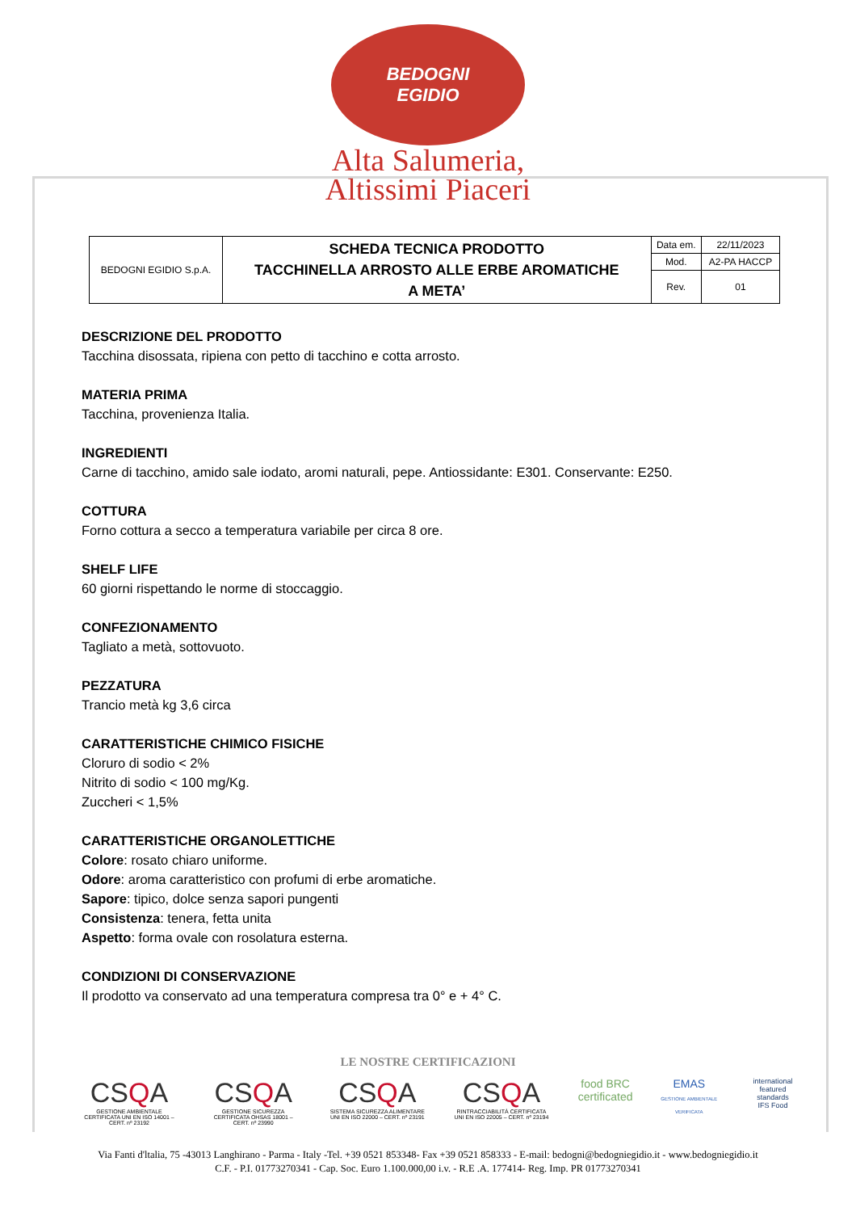BEDOGNI
EGIDIO
Alta Salumeria,
Altissimi Piaceri
| BEDOGNI EGIDIO S.p.A. | SCHEDA TECNICA PRODOTTO TACCHINELLA ARROSTO ALLE ERBE AROMATICHE A META’ | Data em. | 22/11/2023 |
| | | Mod. | A2-PA HACCP |
| | | Rev. | 01 |
DESCRIZIONE DEL PRODOTTO
Tacchina disossata, ripiena con petto di tacchino e cotta arrosto.
MATERIA PRIMA
Tacchina, provenienza Italia.
INGREDIENTI
Carne di tacchino, amido sale iodato, aromi naturali, pepe. Antiossidante: E301. Conservante: E250.
COTTURA
Forno cottura a secco a temperatura variabile per circa 8 ore.
SHELF LIFE
60 giorni rispettando le norme di stoccaggio.
CONFEZIONAMENTO
Tagliato a metà, sottovuoto.
PEZZATURA
Trancio metà kg 3,6 circa
CARATTERISTICHE CHIMICO FISICHE
Cloruro di sodio < 2%
Nitrito di sodio < 100 mg/Kg.
Zuccheri < 1,5%
CARATTERISTICHE ORGANOLETTICHE
Colore: rosato chiaro uniforme.
Odore: aroma caratteristico con profumi di erbe aromatiche.
Sapore: tipico, dolce senza sapori pungenti
Consistenza: tenera, fetta unita
Aspetto: forma ovale con rosolatura esterna.
CONDIZIONI DI CONSERVAZIONE
Il prodotto va conservato ad una temperatura compresa tra 0° e + 4° C.
LE NOSTRE CERTIFICAZIONI
CSQA
GESTIONE AMBIENTALE CERTIFICATA UNI EN ISO 14001 – CERT. nº 23192
CSQA
GESTIONE SICUREZZA CERTIFICATA OHSAS 18001 – CERT. nº 23990
CSQA
SISTEMA SICUREZZA ALIMENTARE UNI EN ISO 22000 – CERT. nº 23191
CSQA
RINTRACCIABILITÀ CERTIFICATA UNI EN ISO 22005 – CERT. nº 23194
food BRC certificated
EMAS
GESTIONE AMBIENTALE VERIFICATA
international featured standards
IFS Food
Via Fanti d'ltalia, 75 -43013 Langhirano - Parma - Italy -Tel. +39 0521 853348- Fax +39 0521 858333 - E-mail: bedogni@bedogniegidio.it - www.bedogniegidio.it
C.F. - P.I. 01773270341 - Cap. Soc. Euro 1.100.000,00 i.v. - R.E .A. 177414- Reg. Imp. PR 01773270341